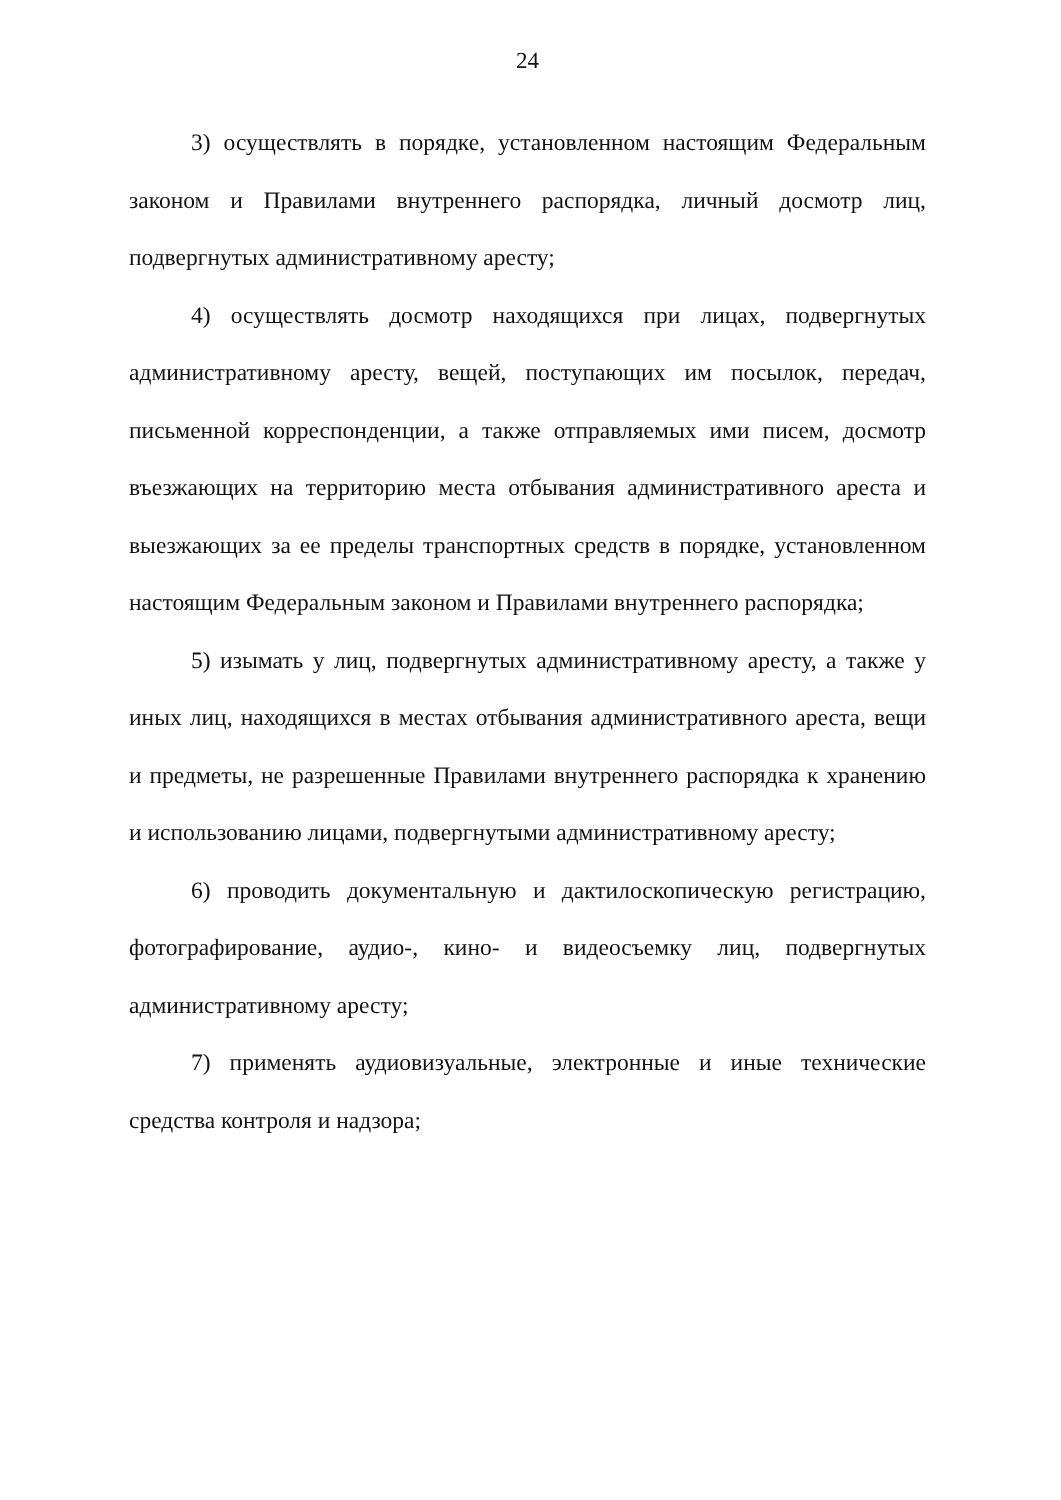24
3) осуществлять в порядке, установленном настоящим Федеральным законом и Правилами внутреннего распорядка, личный досмотр лиц, подвергнутых административному аресту;
4) осуществлять досмотр находящихся при лицах, подвергнутых административному аресту, вещей, поступающих им посылок, передач, письменной корреспонденции, а также отправляемых ими писем, досмотр въезжающих на территорию места отбывания административного ареста и выезжающих за ее пределы транспортных средств в порядке, установленном настоящим Федеральным законом и Правилами внутреннего распорядка;
5) изымать у лиц, подвергнутых административному аресту, а также у иных лиц, находящихся в местах отбывания административного ареста, вещи и предметы, не разрешенные Правилами внутреннего распорядка к хранению и использованию лицами, подвергнутыми административному аресту;
6) проводить документальную и дактилоскопическую регистрацию, фотографирование, аудио-, кино- и видеосъемку лиц, подвергнутых административному аресту;
7) применять аудиовизуальные, электронные и иные технические средства контроля и надзора;